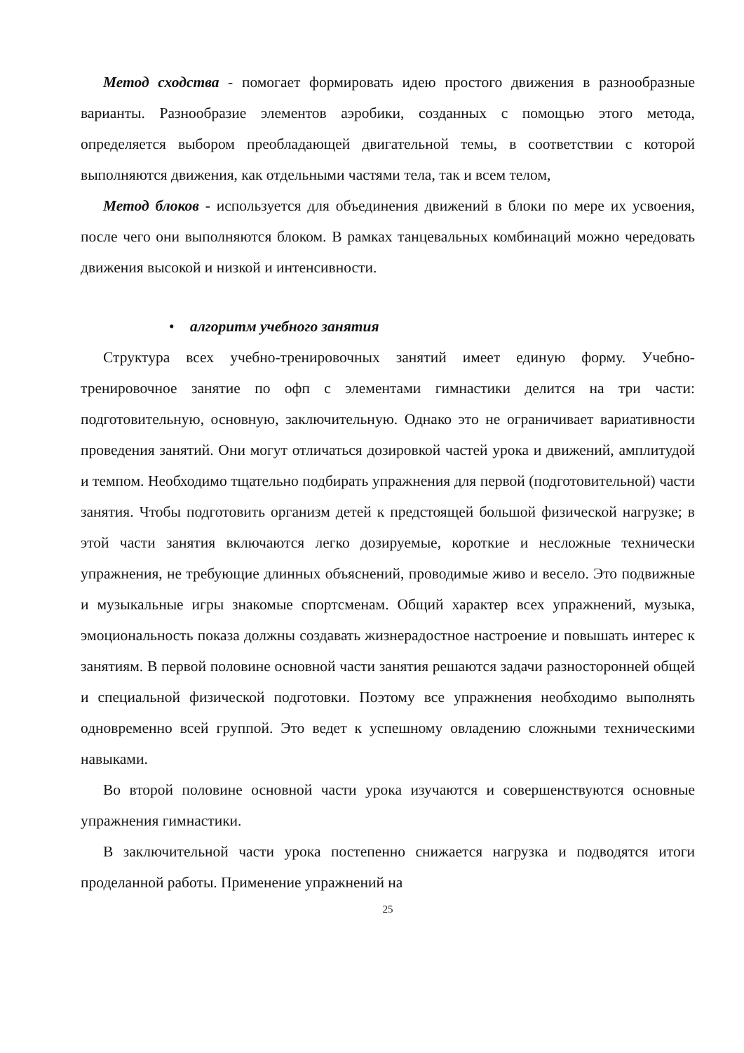Метод сходства - помогает формировать идею простого движения в разнообразные варианты. Разнообразие элементов аэробики, созданных с помощью этого метода, определяется выбором преобладающей двигательной темы, в соответствии с которой выполняются движения, как отдельными частями тела, так и всем телом,
Метод блоков - используется для объединения движений в блоки по мере их усвоения, после чего они выполняются блоком. В рамках танцевальных комбинаций можно чередовать движения высокой и низкой и интенсивности.
• алгоритм учебного занятия
Структура всех учебно-тренировочных занятий имеет единую форму. Учебно-тренировочное занятие по офп с элементами гимнастики делится на три части: подготовительную, основную, заключительную. Однако это не ограничивает вариативности проведения занятий. Они могут отличаться дозировкой частей урока и движений, амплитудой и темпом. Необходимо тщательно подбирать упражнения для первой (подготовительной) части занятия. Чтобы подготовить организм детей к предстоящей большой физической нагрузке; в этой части занятия включаются легко дозируемые, короткие и несложные технически упражнения, не требующие длинных объяснений, проводимые живо и весело. Это подвижные и музыкальные игры знакомые спортсменам. Общий характер всех упражнений, музыка, эмоциональность показа должны создавать жизнерадостное настроение и повышать интерес к занятиям. В первой половине основной части занятия решаются задачи разносторонней общей и специальной физической подготовки. Поэтому все упражнения необходимо выполнять одновременно всей группой. Это ведет к успешному овладению сложными техническими навыками.
Во второй половине основной части урока изучаются и совершенствуются основные упражнения гимнастики.
В заключительной части урока постепенно снижается нагрузка и подводятся итоги проделанной работы. Применение упражнений на
25